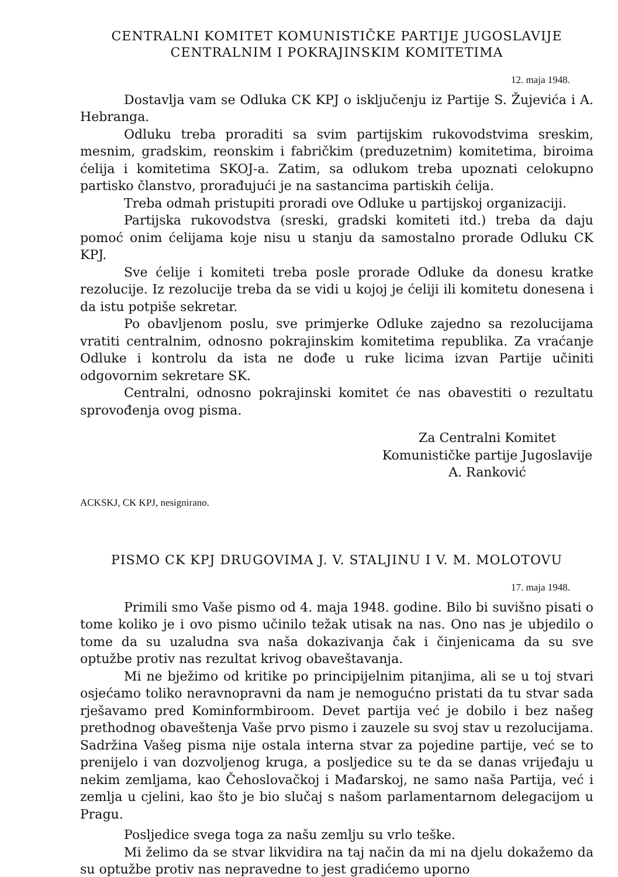CENTRALNI KOMITET KOMUNISTIČKE PARTIJE JUGOSLAVIJE
CENTRALNIM I POKRAJINSKIM KOMITETIMA
12. maja 1948.
Dostavlja vam se Odluka CK KPJ o isključenju iz Partije S. Žujevića i A. Hebranga.
Odluku treba proraditi sa svim partijskim rukovodstvima sreskim, mesnim, gradskim, reonskim i fabričkim (preduzetnim) komitetima, biroima ćelija i komitetima SKOJ-a. Zatim, sa odlukom treba upoznati celokupno partisko članstvo, prorađujući je na sastancima partiskih ćelija.
Treba odmah pristupiti proradi ove Odluke u partijskoj organizaciji.
Partijska rukovodstva (sreski, gradski komiteti itd.) treba da daju pomoć onim ćelijama koje nisu u stanju da samostalno prorade Odluku CK KPJ.
Sve ćelije i komiteti treba posle prorade Odluke da donesu kratke rezolucije. Iz rezolucije treba da se vidi u kojoj je ćeliji ili komitetu donesena i da istu potpiše sekretar.
Po obavljenom poslu, sve primjerke Odluke zajedno sa rezolucijama vratiti centralnim, odnosno pokrajinskim komitetima republika. Za vraćanje Odluke i kontrolu da ista ne dođe u ruke licima izvan Partije učiniti odgovornim sekretare SK.
Centralni, odnosno pokrajinski komitet će nas obavestiti o rezultatu sprovođenja ovog pisma.
Za Centralni Komitet
Komunističke partije Jugoslavije
A. Ranković
ACKSKJ, CK KPJ, nesignirano.
PISMO CK KPJ DRUGOVIMA J. V. STALJINU I V. M. MOLOTOVU
17. maja 1948.
Primili smo Vaše pismo od 4. maja 1948. godine. Bilo bi suvišno pisati o tome koliko je i ovo pismo učinilo težak utisak na nas. Ono nas je ubjedilo o tome da su uzaludna sva naša dokazivanja čak i činjenicama da su sve optužbe protiv nas rezultat krivog obaveštavanja.
Mi ne bježimo od kritike po principijelnim pitanjima, ali se u toj stvari osjećamo toliko neravnopravni da nam je nemogućno pristati da tu stvar sada rješavamo pred Kominformbiroom. Devet partija već je dobilo i bez našeg prethodnog obaveštenja Vaše prvo pismo i zauzele su svoj stav u rezolucijama. Sadržina Vašeg pisma nije ostala interna stvar za pojedine partije, već se to prenijelo i van dozvoljenog kruga, a posljedice su te da se danas vrijeđaju u nekim zemljama, kao Čehoslovačkoj i Mađarskoj, ne samo naša Partija, već i zemlja u cjelini, kao što je bio slučaj s našom parlamentarnom delegacijom u Pragu.
Posljedice svega toga za našu zemlju su vrlo teške.
Mi želimo da se stvar likvidira na taj način da mi na djelu dokažemo da su optužbe protiv nas nepravedne to jest gradićemo uporno